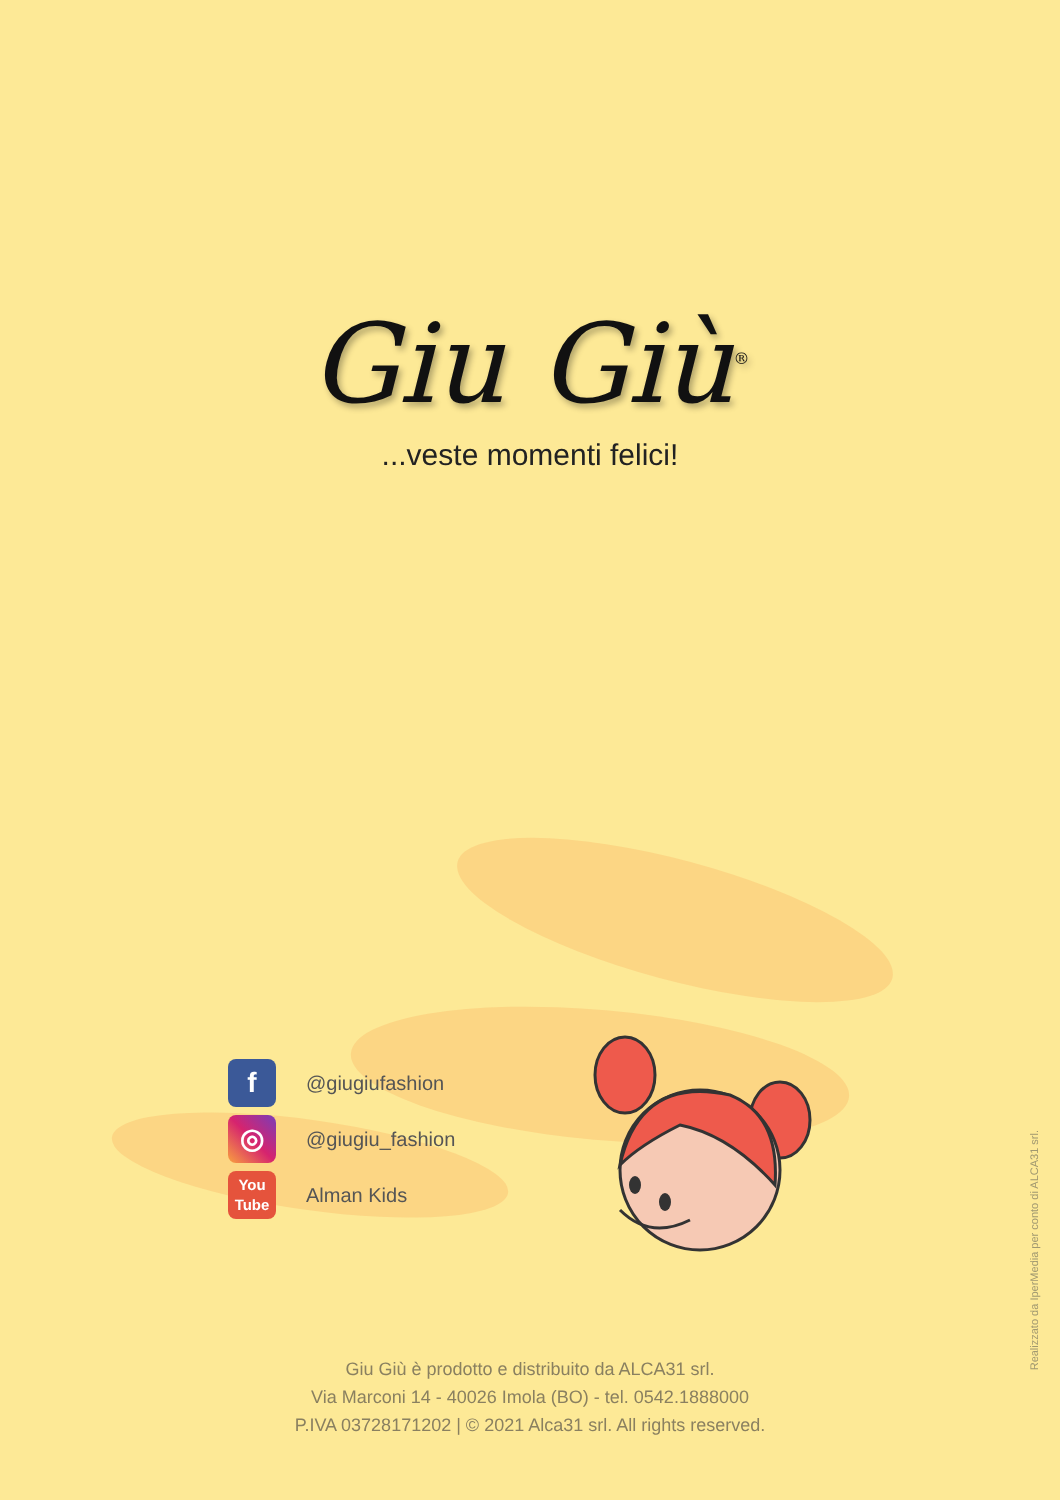Giu Giù<sup>®</sup>
...veste momenti felici!
f
@giugiufashion
◎
@giugiu_fashion
You
Tube
Alman Kids
Giu Giù è prodotto e distribuito da ALCA31 srl.
Via Marconi 14 - 40026 Imola (BO) - tel. 0542.1888000
P.IVA 03728171202 | © 2021 Alca31 srl. All rights reserved.
Realizzato da IperMedia per conto di ALCA31 srl.